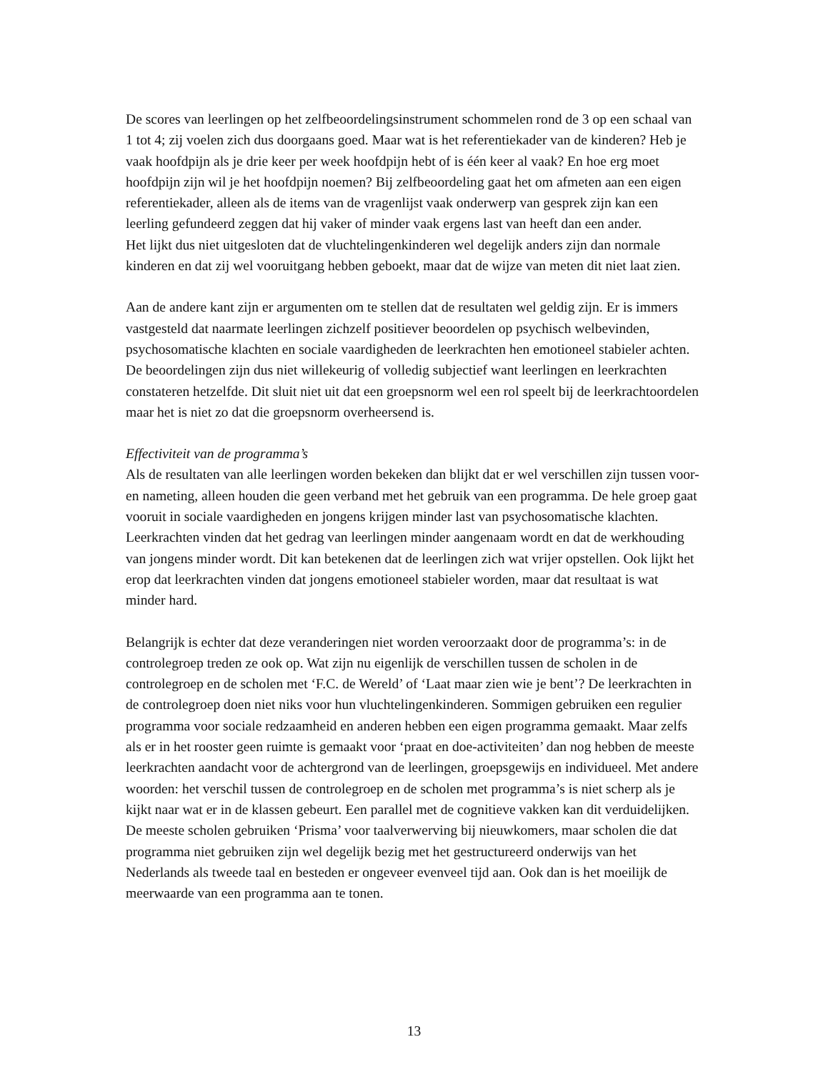De scores van leerlingen op het zelfbeoordelingsinstrument schommelen rond de 3 op een schaal van 1 tot 4; zij voelen zich dus doorgaans goed. Maar wat is het referentiekader van de kinderen? Heb je vaak hoofdpijn als je drie keer per week hoofdpijn hebt of is één keer al vaak? En hoe erg moet hoofdpijn zijn wil je het hoofdpijn noemen? Bij zelfbeoordeling gaat het om afmeten aan een eigen referentiekader, alleen als de items van de vragenlijst vaak onderwerp van gesprek zijn kan een leerling gefundeerd zeggen dat hij vaker of minder vaak ergens last van heeft dan een ander.
Het lijkt dus niet uitgesloten dat de vluchtelingenkinderen wel degelijk anders zijn dan normale kinderen en dat zij wel vooruitgang hebben geboekt, maar dat de wijze van meten dit niet laat zien.
Aan de andere kant zijn er argumenten om te stellen dat de resultaten wel geldig zijn. Er is immers vastgesteld dat naarmate leerlingen zichzelf positiever beoordelen op psychisch welbevinden, psychosomatische klachten en sociale vaardigheden de leerkrachten hen emotioneel stabieler achten. De beoordelingen zijn dus niet willekeurig of volledig subjectief want leerlingen en leerkrachten constateren hetzelfde. Dit sluit niet uit dat een groepsnorm wel een rol speelt bij de leerkrachtoordelen maar het is niet zo dat die groepsnorm overheersend is.
Effectiviteit van de programma’s
Als de resultaten van alle leerlingen worden bekeken dan blijkt dat er wel verschillen zijn tussen voor- en nameting, alleen houden die geen verband met het gebruik van een programma. De hele groep gaat vooruit in sociale vaardigheden en jongens krijgen minder last van psychosomatische klachten. Leerkrachten vinden dat het gedrag van leerlingen minder aangenaam wordt en dat de werkhouding van jongens minder wordt. Dit kan betekenen dat de leerlingen zich wat vrijer opstellen. Ook lijkt het erop dat leerkrachten vinden dat jongens emotioneel stabieler worden, maar dat resultaat is wat minder hard.
Belangrijk is echter dat deze veranderingen niet worden veroorzaakt door de programma’s: in de controlegroep treden ze ook op. Wat zijn nu eigenlijk de verschillen tussen de scholen in de controlegroep en de scholen met ‘F.C. de Wereld’ of ‘Laat maar zien wie je bent’? De leerkrachten in de controlegroep doen niet niks voor hun vluchtelingenkinderen. Sommigen gebruiken een regulier programma voor sociale redzaamheid en anderen hebben een eigen programma gemaakt. Maar zelfs als er in het rooster geen ruimte is gemaakt voor ‘praat en doe-activiteiten’ dan nog hebben de meeste leerkrachten aandacht voor de achtergrond van de leerlingen, groepsgewijs en individueel. Met andere woorden: het verschil tussen de controlegroep en de scholen met programma’s is niet scherp als je kijkt naar wat er in de klassen gebeurt. Een parallel met de cognitieve vakken kan dit verduidelijken. De meeste scholen gebruiken ‘Prisma’ voor taalverwerving bij nieuwkomers, maar scholen die dat programma niet gebruiken zijn wel degelijk bezig met het gestructureerd onderwijs van het Nederlands als tweede taal en besteden er ongeveer evenveel tijd aan. Ook dan is het moeilijk de meerwaarde van een programma aan te tonen.
13